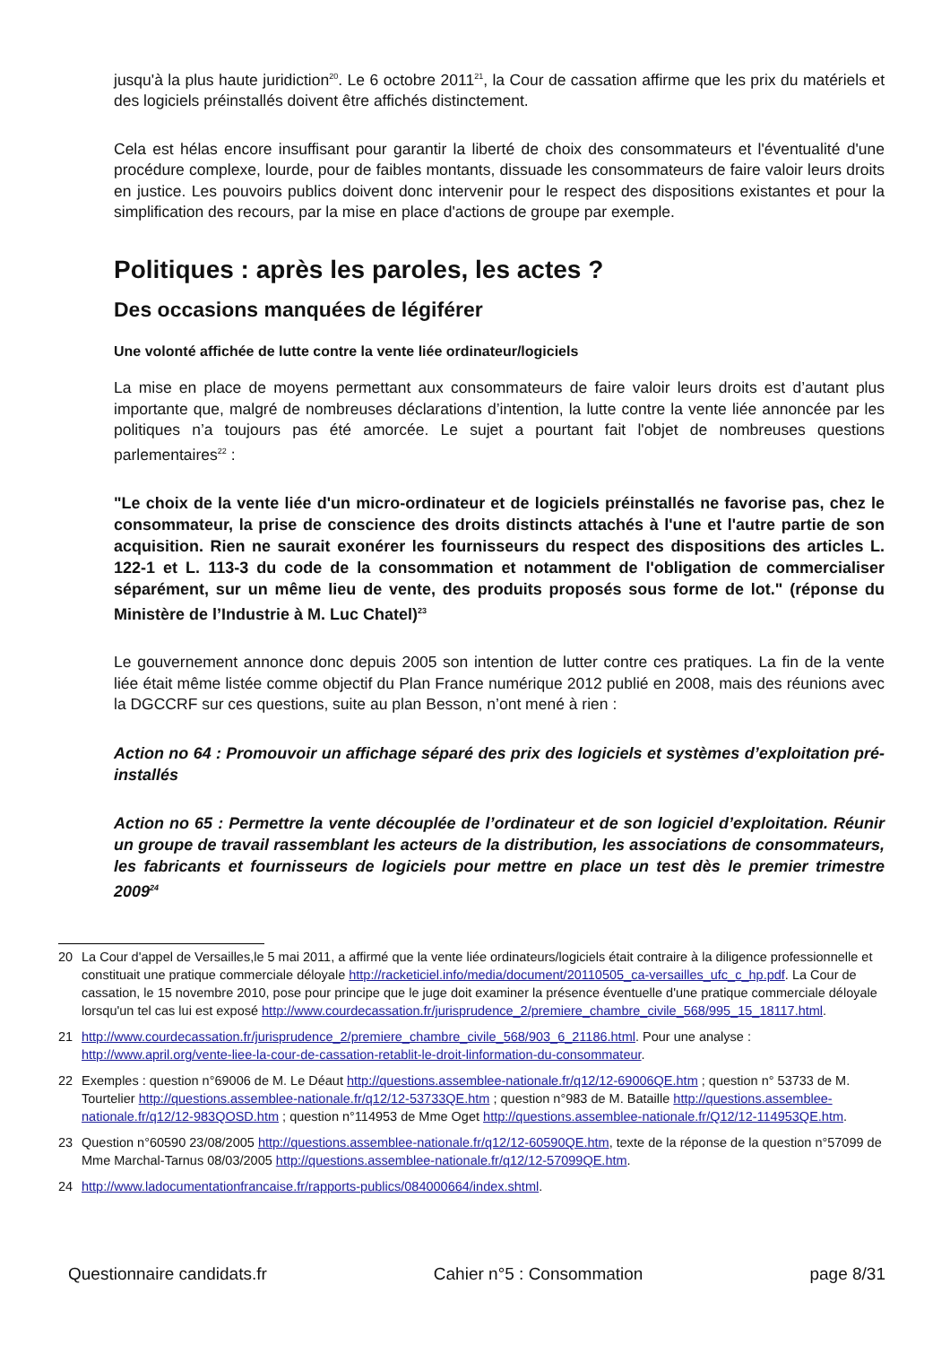jusqu'à la plus haute juridiction<sup>20</sup>. Le 6 octobre 2011<sup>21</sup>, la Cour de cassation affirme que les prix du matériels et des logiciels préinstallés doivent être affichés distinctement.
Cela est hélas encore insuffisant pour garantir la liberté de choix des consommateurs et l'éventualité d'une procédure complexe, lourde, pour de faibles montants, dissuade les consommateurs de faire valoir leurs droits en justice. Les pouvoirs publics doivent donc intervenir pour le respect des dispositions existantes et pour la simplification des recours, par la mise en place d'actions de groupe par exemple.
Politiques : après les paroles, les actes ?
Des occasions manquées de légiférer
Une volonté affichée de lutte contre la vente liée ordinateur/logiciels
La mise en place de moyens permettant aux consommateurs de faire valoir leurs droits est d’autant plus importante que, malgré de nombreuses déclarations d’intention, la lutte contre la vente liée annoncée par les politiques n’a toujours pas été amorcée. Le sujet a pourtant fait l'objet de nombreuses questions parlementaires<sup>22</sup> :
"Le choix de la vente liée d'un micro-ordinateur et de logiciels préinstallés ne favorise pas, chez le consommateur, la prise de conscience des droits distincts attachés à l'une et l'autre partie de son acquisition. Rien ne saurait exonérer les fournisseurs du respect des dispositions des articles L. 122-1 et L. 113-3 du code de la consommation et notamment de l'obligation de commercialiser séparément, sur un même lieu de vente, des produits proposés sous forme de lot." (réponse du Ministère de l’Industrie à M. Luc Chatel)<sup>23</sup>
Le gouvernement annonce donc depuis 2005 son intention de lutter contre ces pratiques. La fin de la vente liée était même listée comme objectif du Plan France numérique 2012 publié en 2008, mais des réunions avec la DGCCRF sur ces questions, suite au plan Besson, n’ont mené à rien :
Action no 64 : Promouvoir un affichage séparé des prix des logiciels et systèmes d’exploitation pré-installés
Action no 65 : Permettre la vente découplée de l’ordinateur et de son logiciel d’exploitation. Réunir un groupe de travail rassemblant les acteurs de la distribution, les associations de consommateurs, les fabricants et fournisseurs de logiciels pour mettre en place un test dès le premier trimestre 2009<sup>24</sup>
20 La Cour d'appel de Versailles,le 5 mai 2011, a affirmé que la vente liée ordinateurs/logiciels était contraire à la diligence professionnelle et constituait une pratique commerciale déloyale http://racketiciel.info/media/document/20110505_ca-versailles_ufc_c_hp.pdf. La Cour de cassation, le 15 novembre 2010, pose pour principe que le juge doit examiner la présence éventuelle d'une pratique commerciale déloyale lorsqu'un tel cas lui est exposé http://www.courdecassation.fr/jurisprudence_2/premiere_chambre_civile_568/995_15_18117.html.
21 http://www.courdecassation.fr/jurisprudence_2/premiere_chambre_civile_568/903_6_21186.html. Pour une analyse : http://www.april.org/vente-liee-la-cour-de-cassation-retablit-le-droit-linformation-du-consommateur.
22 Exemples : question n°69006 de M. Le Déaut http://questions.assemblee-nationale.fr/q12/12-69006QE.htm ; question n° 53733 de M. Tourtelier http://questions.assemblee-nationale.fr/q12/12-53733QE.htm ; question n°983 de M. Bataille http://questions.assemblee-nationale.fr/q12/12-983QOSD.htm ; question n°114953 de Mme Oget http://questions.assemblee-nationale.fr/Q12/12-114953QE.htm.
23 Question n°60590 23/08/2005 http://questions.assemblee-nationale.fr/q12/12-60590QE.htm, texte de la réponse de la question n°57099 de Mme Marchal-Tarnus 08/03/2005 http://questions.assemblee-nationale.fr/q12/12-57099QE.htm.
24 http://www.ladocumentationfrancaise.fr/rapports-publics/084000664/index.shtml.
Questionnaire candidats.fr Cahier n°5 : Consommation page 8/31